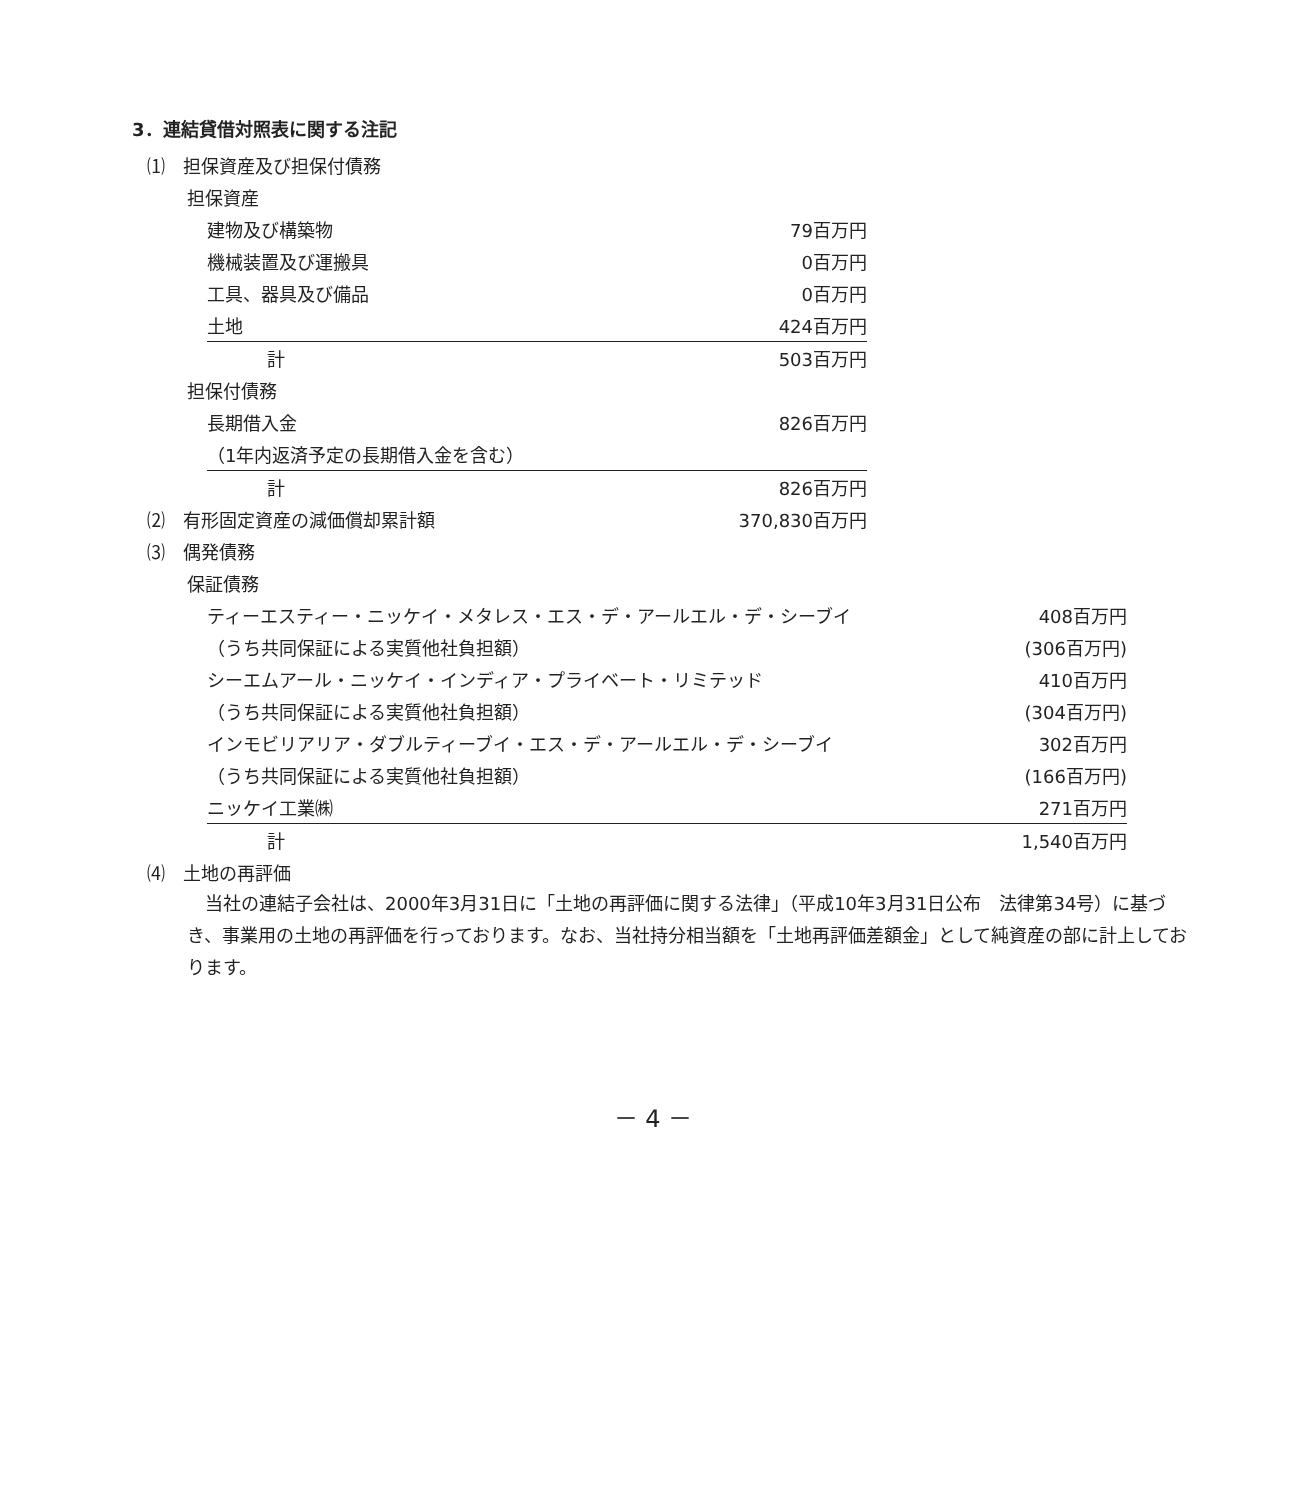3．連結貸借対照表に関する注記
| ⑴ 担保資産及び担保付債務 | | |
| | 担保資産 | |
| 建物及び構築物 | 79百万円 |
| 機械装置及び運搬具 | 0百万円 |
| 工具、器具及び備品 | 0百万円 |
| 土地 | 424百万円 |
| 計 | 503百万円 |
| 担保付債務 |
| 長期借入金 | 826百万円 |
| （1年内返済予定の長期借入金を含む） | |
| 計 | 826百万円 |
| ⑵ 有形固定資産の減価償却累計額 | 370,830百万円 |
| ⑶ 偶発債務 | |
| 保証債務 | |
| ティーエスティー・ニッケイ・メタレス・エス・デ・アールエル・デ・シーブイ | 408百万円 |
| （うち共同保証による実質他社負担額） | (306百万円) |
| シーエムアール・ニッケイ・インディア・プライベート・リミテッド | 410百万円 |
| （うち共同保証による実質他社負担額） | (304百万円) |
| インモビリアリア・ダブルティーブイ・エス・デ・アールエル・デ・シーブイ | 302百万円 |
| （うち共同保証による実質他社負担額） | (166百万円) |
| ニッケイ工業㈱ | 271百万円 |
| 計 | 1,540百万円 |
| ⑷ 土地の再評価 |
　当社の連結子会社は、2000年3月31日に「土地の再評価に関する法律」（平成10年3月31日公布　法律第34号）に基づき、事業用の土地の再評価を行っております。なお、当社持分相当額を「土地再評価差額金」として純資産の部に計上しております。
－ 4 －